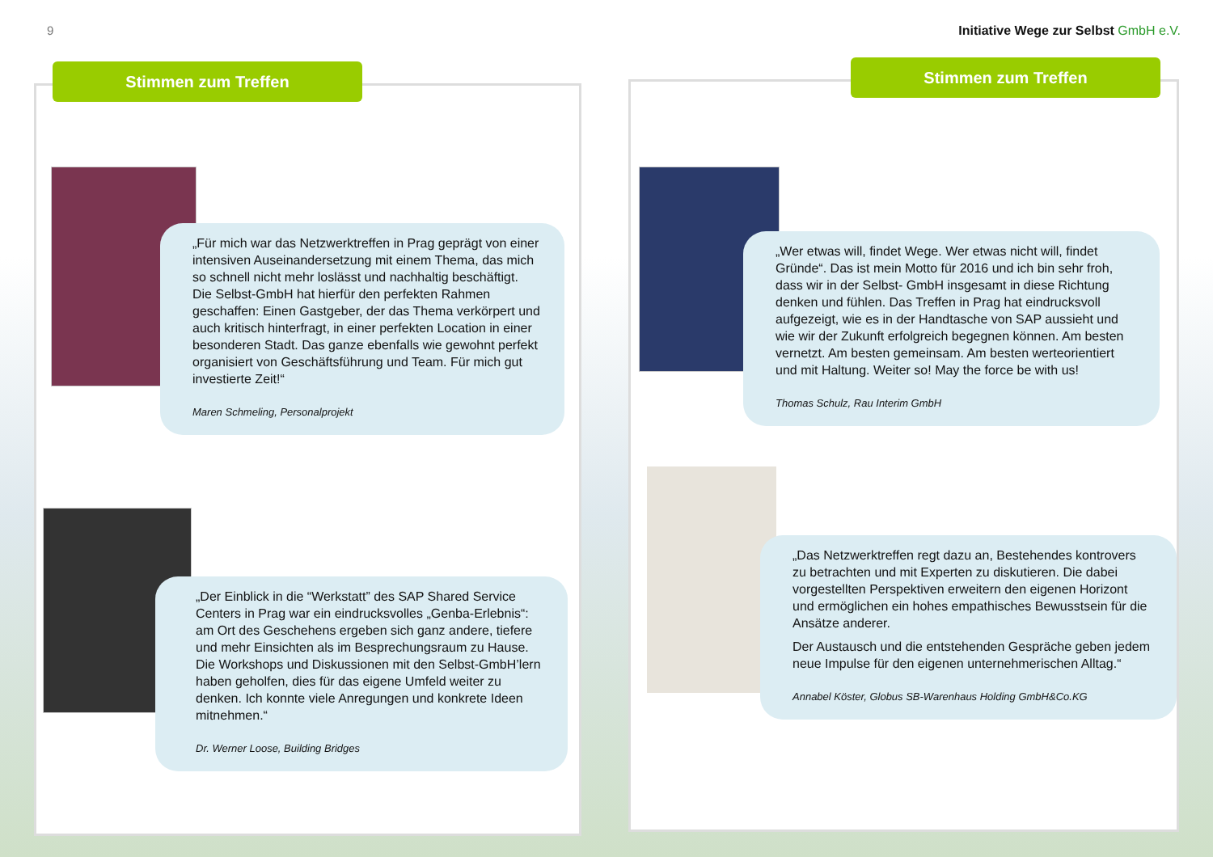9
Initiative Wege zur Selbst GmbH e.V.
Stimmen zum Treffen
„Für mich war das Netzwerktreffen in Prag geprägt von einer intensiven Auseinandersetzung mit einem Thema, das mich so schnell nicht mehr loslässt und nachhaltig beschäftigt. Die Selbst-GmbH hat hierfür den perfekten Rahmen geschaffen: Einen Gastgeber, der das Thema verkörpert und auch kritisch hinterfragt, in einer perfekten Location in einer besonderen Stadt. Das ganze ebenfalls wie gewohnt perfekt organisiert von Geschäftsführung und Team. Für mich gut investierte Zeit!“
Maren Schmeling, Personalprojekt
„Der Einblick in die “Werkstatt” des SAP Shared Service Centers in Prag war ein eindrucksvolles „Genba-Erlebnis“: am Ort des Geschehens ergeben sich ganz andere, tiefere und mehr Einsichten als im Besprechungsraum zu Hause. Die Workshops und Diskussionen mit den Selbst-GmbH’lern haben geholfen, dies für das eigene Umfeld weiter zu denken. Ich konnte viele Anregungen und konkrete Ideen mitnehmen.“
Dr. Werner Loose, Building Bridges
Stimmen zum Treffen
„Wer etwas will, findet Wege. Wer etwas nicht will, findet Gründe“. Das ist mein Motto für 2016 und ich bin sehr froh, dass wir in der Selbst- GmbH insgesamt in diese Richtung denken und fühlen. Das Treffen in Prag hat eindrucksvoll aufgezeigt, wie es in der Handtasche von SAP aussieht und wie wir der Zukunft erfolgreich begegnen können. Am besten vernetzt. Am besten gemeinsam. Am besten werteorientiert und mit Haltung. Weiter so! May the force be with us!
Thomas Schulz, Rau Interim GmbH
„Das Netzwerktreffen regt dazu an, Bestehendes kontrovers zu betrachten und mit Experten zu diskutieren. Die dabei vorgestellten Perspektiven erweitern den eigenen Horizont und ermöglichen ein hohes empathisches Bewusstsein für die Ansätze anderer.
Der Austausch und die entstehenden Gespräche geben jedem neue Impulse für den eigenen unternehmerischen Alltag.“
Annabel Köster, Globus SB-Warenhaus Holding GmbH&Co.KG